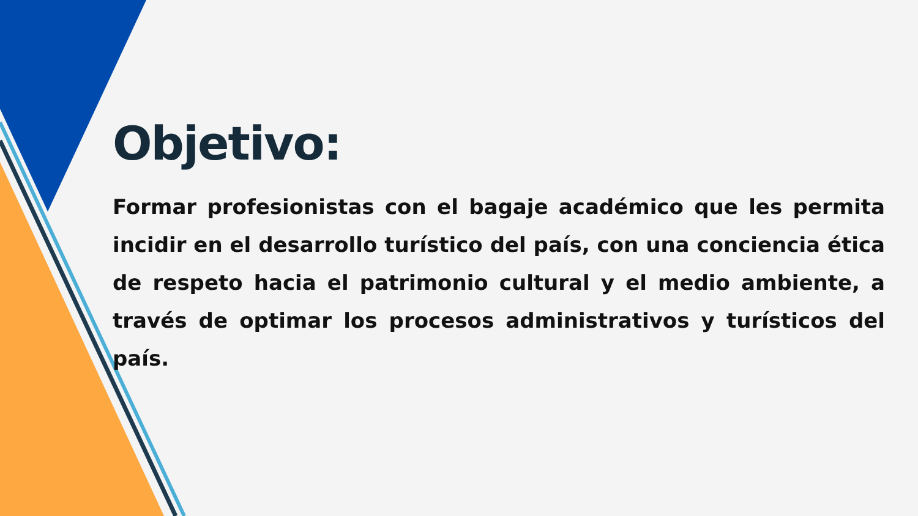Objetivo:
Formar profesionistas con el bagaje académico que les permita incidir en el desarrollo turístico del país, con una conciencia ética de respeto hacia el patrimonio cultural y el medio ambiente, a través de optimar los procesos administrativos y turísticos del país.